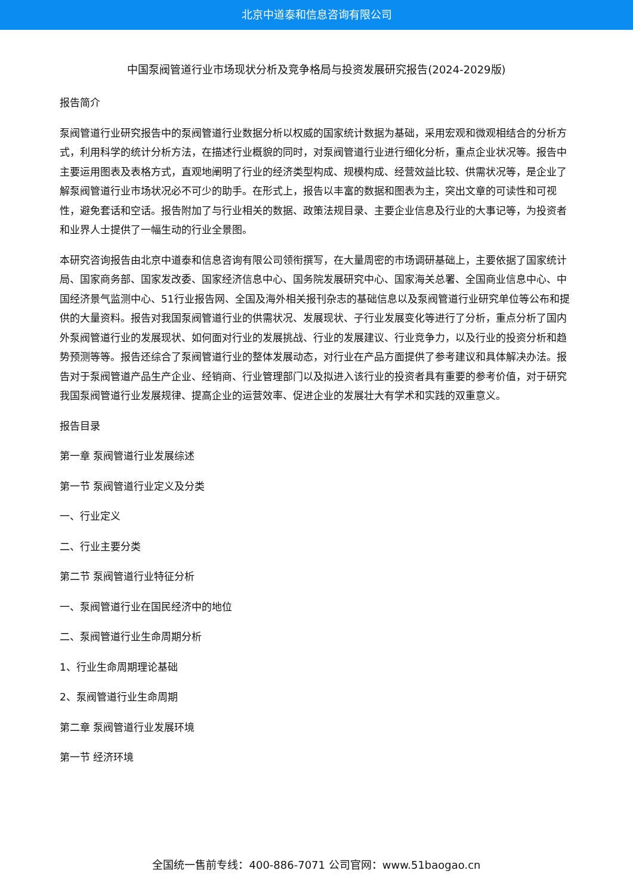北京中道泰和信息咨询有限公司
中国泵阀管道行业市场现状分析及竞争格局与投资发展研究报告(2024-2029版)
报告简介
泵阀管道行业研究报告中的泵阀管道行业数据分析以权威的国家统计数据为基础，采用宏观和微观相结合的分析方式，利用科学的统计分析方法，在描述行业概貌的同时，对泵阀管道行业进行细化分析，重点企业状况等。报告中主要运用图表及表格方式，直观地阐明了行业的经济类型构成、规模构成、经营效益比较、供需状况等，是企业了解泵阀管道行业市场状况必不可少的助手。在形式上，报告以丰富的数据和图表为主，突出文章的可读性和可视性，避免套话和空话。报告附加了与行业相关的数据、政策法规目录、主要企业信息及行业的大事记等，为投资者和业界人士提供了一幅生动的行业全景图。
本研究咨询报告由北京中道泰和信息咨询有限公司领衔撰写，在大量周密的市场调研基础上，主要依据了国家统计局、国家商务部、国家发改委、国家经济信息中心、国务院发展研究中心、国家海关总署、全国商业信息中心、中国经济景气监测中心、51行业报告网、全国及海外相关报刊杂志的基础信息以及泵阀管道行业研究单位等公布和提供的大量资料。报告对我国泵阀管道行业的供需状况、发展现状、子行业发展变化等进行了分析，重点分析了国内外泵阀管道行业的发展现状、如何面对行业的发展挑战、行业的发展建议、行业竞争力，以及行业的投资分析和趋势预测等等。报告还综合了泵阀管道行业的整体发展动态，对行业在产品方面提供了参考建议和具体解决办法。报告对于泵阀管道产品生产企业、经销商、行业管理部门以及拟进入该行业的投资者具有重要的参考价值，对于研究我国泵阀管道行业发展规律、提高企业的运营效率、促进企业的发展壮大有学术和实践的双重意义。
报告目录
第一章 泵阀管道行业发展综述
第一节 泵阀管道行业定义及分类
一、行业定义
二、行业主要分类
第二节 泵阀管道行业特征分析
一、泵阀管道行业在国民经济中的地位
二、泵阀管道行业生命周期分析
1、行业生命周期理论基础
2、泵阀管道行业生命周期
第二章 泵阀管道行业发展环境
第一节 经济环境
全国统一售前专线：400-886-7071 公司官网：www.51baogao.cn